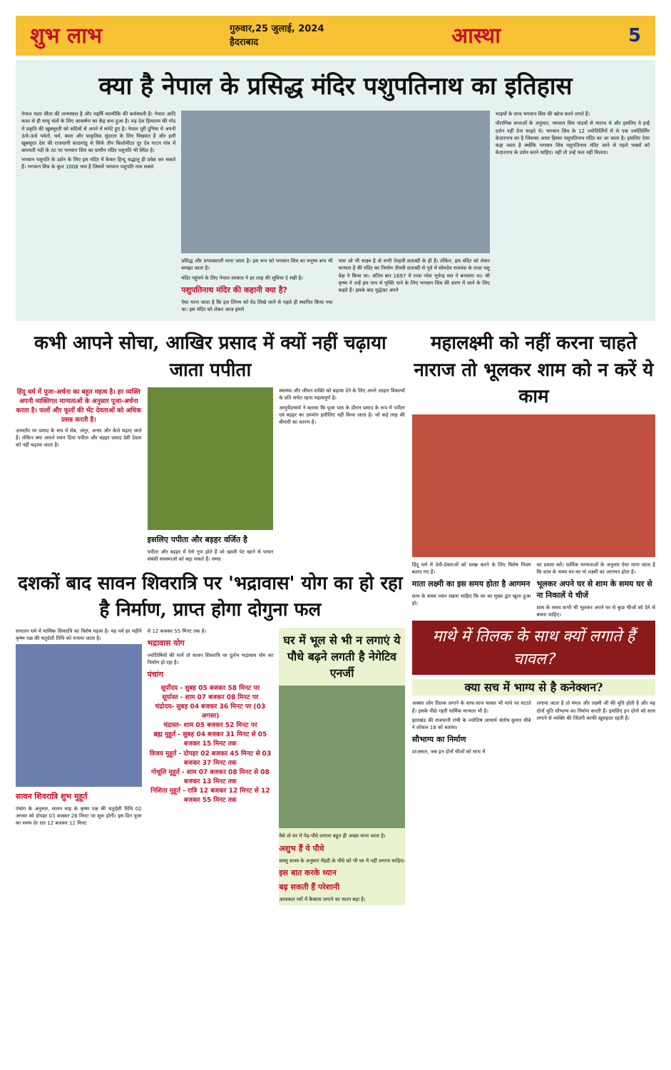शुभ लाभ
गुरुवार,25 जुलाई, 2024
हैदराबाद
आस्था
5
क्या है नेपाल के प्रसिद्ध मंदिर पशुपतिनाथ का इतिहास
नेपाल माता सीता की जन्मस्थल है और महर्षि वाल्मीकि की कर्मस्थली है। नेपाल आदि काल से ही साधु संतों के लिए आकर्षण का केंद्र बना हुआ है। यह देश हिमालय की गोद में प्रकृति की खूबसूरती को सदियों से अपने में समेटे हुए है। नेपाल पूरी दुनिया में अपनी ऊंचे-ऊंचे पर्वतों, धर्म, कला और प्राकृतिक सुंदरता के लिए विख्यात है और इसी खूबसूरत देश की राजधानी काठमांडू से सिर्फ तीन किलोमीटर दूर देव पाटन गांव में बागमती नदी के तट पर भगवान शिव का प्राचीन मंदिर पशुपति भी स्थित है।
भगवान पशुपति के दर्शन के लिए इस मंदिर में केवल हिन्दू श्रद्धालु ही प्रवेश कर सकते हैं। भगवान शिव के कुल 1008 नाम है जिसमें भगवान पशुपति नाम सबसे
प्रसिद्ध और प्रभावशाली माना जाता है। इस रूप को भगवान शिव का मनुष्य रूप भी समझा जाता है।
मंदिर पहुंचने के लिए नेपाल सरकार ने हर तरह की सुविधा दे रखी है।
पशुपतिनाथ मंदिर की कहानी क्या है?
ऐसा माना जाता है कि इस लिंगम को वेद लिखे जाने से पहले ही स्थापित किया गया था। इस मंदिर को लेकर आज हमारे
पास जो भी साक्ष्य है वो सभी तेरहवीं शताब्दी के ही हैं। लेकिन, इस मंदिर को लेकर मान्यता है की मंदिर का निर्माण तीसरी शताब्दी से पूर्व में सोमदेव राजवंश के राजा पशु प्रेक्ष ने किया था। अंतिम बार 1697 में राजा नरेश भूपेन्द्र मल ने बनवाया था। श्री कृष्ण ने उन्हें इस पाप से मुक्ति पाने के लिए भगवान शिव की शरण में जाने के लिए कहते हैं। इसके बाद युद्धेश्वर अपने
भाइयों के साथ भगवान शिव की खोज करने लगते हैं।
पौराणिक कथाओं के अनुसार, भगवान शिव पांडवों से नाराज थे और इसलिए वे इन्हें दर्शन नहीं देना चाहते थे। भगवान शिव के 12 ज्योतिर्लिंगों में से एक ज्योतिर्लिंग केदारनाथ का है जिसका आधा हिस्सा पशुपतिनाथ मंदिर का आ जाता है। इसलिए ऐसा कहा जाता है क्योंकि भगवान शिव पशुपतिनाथ मंदिर आने से पहले भक्तों को केदारनाथ के दर्शन करने चाहिए। नहीं तो उन्हें फल नहीं मिलता।
कभी आपने सोचा, आखिर प्रसाद में क्यों नहीं चढ़ाया जाता पपीता
हिंदू धर्म में पूजा-अर्चना का बहुत महत्व है। हर व्यक्ति अपनी व्यक्तिगत मान्यताओं के अनुसार पूजा-अर्चना करता है। फलों और फूलों की भेंट देवताओं को अधिक प्रसन्न करती है।
आमतौर पर प्रसाद के रूप में सेब, अंगूर, अनार और केले चढ़ाए जाते हैं। लेकिन क्या आपने ध्यान दिया पपीता और बड़हर प्रसाद देवी देवता को नहीं चढ़ाया जाता है।
इसलिए पपीता और बड़हर वर्जित है
पपीता और बड़हर में ऐसे गुण होते हैं जो खाली पेट खाने से पाचन संबंधी समस्याओं को बढ़ा सकते हैं। समग्र
स्वास्थ्य और जीवन शक्ति को बढ़ावा देने के लिए अपने आहार विकल्पों के प्रति सचेत रहना महत्वपूर्ण है।
आयुर्वेदाचार्य ने बताया कि पूजा पाठ के दौरान प्रसाद के रूप में पपीता एवं बड़हर का उपयोग इसीलिए नहीं किया जाता है। जो कई तरह की बीमारी का कारण है।
दशकों बाद सावन शिवरात्रि पर 'भद्रावास' योग का हो रहा है निर्माण, प्राप्त होगा दोगुना फल
सनातन धर्म में मासिक शिवरात्रि का विशेष महत्व है। यह पर्व हर महीने कृष्ण पक्ष की चतुर्दशी तिथि को मनाया जाता है।
सावन शिवरात्रि शुभ मुहूर्त
पंचांग के अनुसार, सावन माह के कृष्ण पक्ष की चतुर्दशी तिथि 02 अगस्त को दोपहर 03 बजकर 26 मिनट पर शुरू होगी। इस दिन पूजा का समय देर रात 12 बजकर 12 मिनट
से 12 बजकर 55 मिनट तक है।
भद्रावास योग
ज्योतिषियों की मानें तो सावन शिवरात्रि पर दुर्लभ भद्रावास योग का निर्माण हो रहा है।
पंचांग
सूर्योदय - सुबह 05 बजकर 58 मिनट पर
सूर्यास्त - शाम 07 बजकर 08 मिनट पर
चंद्रोदय- सुबह 04 बजकर 36 मिनट पर (03 अगस्त)
चंद्रास्त- शाम 05 बजकर 52 मिनट पर
ब्रह्म मुहूर्त - सुबह 04 बजकर 31 मिनट से 05 बजकर 15 मिनट तक
विजय मुहूर्त - दोपहर 02 बजकर 45 मिनट से 03 बजकर 37 मिनट तक
गोधूलि मुहूर्त - शाम 07 बजकर 08 मिनट से 08 बजकर 13 मिनट तक
निशिता मुहूर्त - रात्रि 12 बजकर 12 मिनट से 12 बजकर 55 मिनट तक
घर में भूल से भी न लगाएं ये पौधे बढ़ने लगती है नेगेटिव एनर्जी
वैसे तो घर में पेड़-पौधे लगाना बहुत ही अच्छा माना जाता है।
अशुभ हैं ये पौधे
वास्तु शास्त्र के अनुसार मेंहदी के पौधे को भी घर में नहीं लगाना चाहिए।
इस बात करके ध्यान
बढ़ सकती हैं परेशानी
आजकल घरों में कैक्टस लगाने का चलन बढ़ा है।
महालक्ष्मी को नहीं करना चाहते नाराज तो भूलकर शाम को न करें ये काम
हिंदू धर्म में देवी-देवताओं को प्रसन्न करने के लिए विशेष नियम बताए गए हैं।
माता लक्ष्मी का इस समय होता है आगमन
शाम के समय ध्यान रखना चाहिए कि घर का मुख्य द्वार खुला हुआ हो।
का प्रयास करें। धार्मिक मान्यताओं के अनुसार ऐसा माना जाता है कि शाम के समय घर-घर मां लक्ष्मी का आगमन होता है।
भूलकर अपने घर से शाम के समय घर से ना निकालें ये चीजें
शाम के समय कभी भी भूलकर अपने घर से कुछ चीजों को देने से बचना चाहिए।
माथे में तिलक के साथ क्यों लगाते हैं चावल?
क्या सच में भाग्य से है कनेक्शन?
अक्सर लोग तिलक लगाने के साथ-साथ चावल भी माथे पर सटाते हैं। इसके पीछे गहरी धार्मिक मान्यता भी है।
झारखंड की राजधानी रांची के ज्योतिष आचार्य संतोष कुमार चौबे ने लोकल 18 को बताया।
सौभाग्य का निर्माण
दरअसल, जब इन दोनों चीजों को साथ में
लगाया जाता है तो मंगल और लक्ष्मी जी की युति होती है और यह दोनों युति सौभाग्य का निर्माण करती हैं। इसलिए इन दोनों को साथ लगाने से व्यक्ति की जिंदगी काफी खुशहाल रहती है।